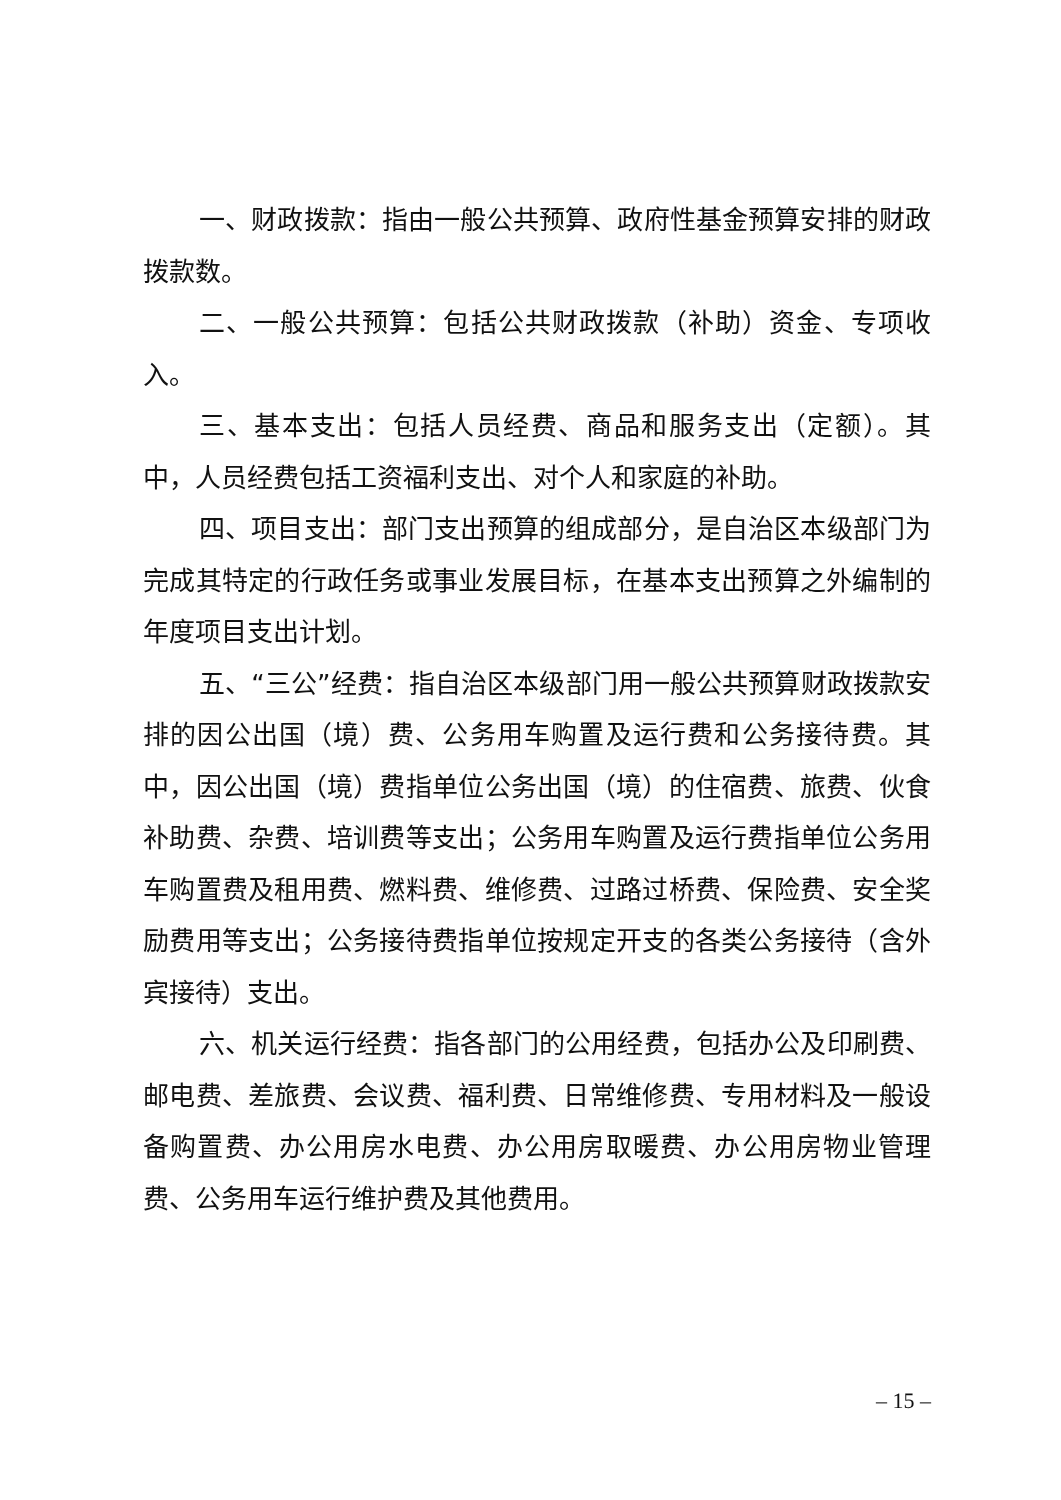一、财政拨款：指由一般公共预算、政府性基金预算安排的财政拨款数。
二、一般公共预算：包括公共财政拨款（补助）资金、专项收入。
三、基本支出：包括人员经费、商品和服务支出（定额）。其中，人员经费包括工资福利支出、对个人和家庭的补助。
四、项目支出：部门支出预算的组成部分，是自治区本级部门为完成其特定的行政任务或事业发展目标，在基本支出预算之外编制的年度项目支出计划。
五、“三公”经费：指自治区本级部门用一般公共预算财政拨款安排的因公出国（境）费、公务用车购置及运行费和公务接待费。其中，因公出国（境）费指单位公务出国（境）的住宿费、旅费、伙食补助费、杂费、培训费等支出；公务用车购置及运行费指单位公务用车购置费及租用费、燃料费、维修费、过路过桥费、保险费、安全奖励费用等支出；公务接待费指单位按规定开支的各类公务接待（含外宾接待）支出。
六、机关运行经费：指各部门的公用经费，包括办公及印刷费、邮电费、差旅费、会议费、福利费、日常维修费、专用材料及一般设备购置费、办公用房水电费、办公用房取暖费、办公用房物业管理费、公务用车运行维护费及其他费用。
– 15 –